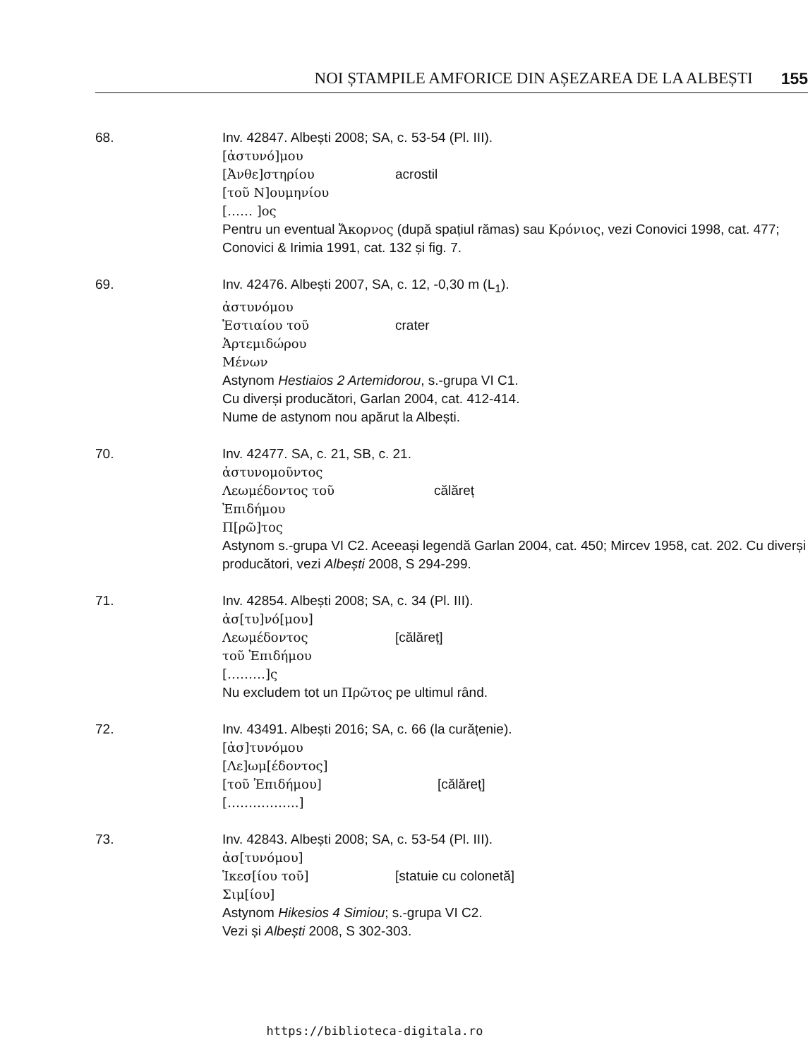NOI ȘTAMPILE AMFORICE DIN AȘEZAREA DE LA ALBEȘTI 155
68. Inv. 42847. Albești 2008; SA, c. 53-54 (Pl. III).
[ἀστυνό]μου
[Ἀνθε]στηρίου acrostil
[τοῦ Ν]ουμηνίου
[…… ]ος
Pentru un eventual Ἄκορνος (după spațiul rămas) sau Κρόνιος, vezi Conovici 1998, cat. 477; Conovici & Irimia 1991, cat. 132 și fig. 7.
69. Inv. 42476. Albești 2007, SA, c. 12, -0,30 m (L<sub>1</sub>).
ἀστυνόμου
Ἑστιαίου τοῦ crater
Ἀρτεμιδώρου
Μένων
Astynom Hestiaios 2 Artemidorou, s.-grupa VI C1.
Cu diverși producători, Garlan 2004, cat. 412-414.
Nume de astynom nou apărut la Albești.
70. Inv. 42477. SA, c. 21, SB, c. 21.
ἀστυνομοῦντος
Λεωμέδοντος τοῦ călăreț
Ἐπιδήμου
Π[ρῶ]τος
Astynom s.-grupa VI C2. Aceeași legendă Garlan 2004, cat. 450; Mircev 1958, cat. 202. Cu diverși producători, vezi Albești 2008, S 294-299.
71. Inv. 42854. Albești 2008; SA, c. 34 (Pl. III).
ἀσ[τυ]νό[μου]
Λεωμέδοντος [călăreț]
τοῦ Ἐπιδήμου
[………]ς
Nu excludem tot un Πρῶτος pe ultimul rând.
72. Inv. 43491. Albești 2016; SA, c. 66 (la curățenie).
[ἀσ]τυνόμου
[Λε]ωμ[έδοντος]
[τοῦ Ἐπιδήμου] [călăreț]
[……………..]
73. Inv. 42843. Albești 2008; SA, c. 53-54 (Pl. III).
ἀσ[τυνόμου]
Ἱκεσ[ίου τοῦ] [statuie cu colonetă]
Σιμ[ίου]
Astynom Hikesios 4 Simiou; s.-grupa VI C2.
Vezi și Albești 2008, S 302-303.
https://biblioteca-digitala.ro